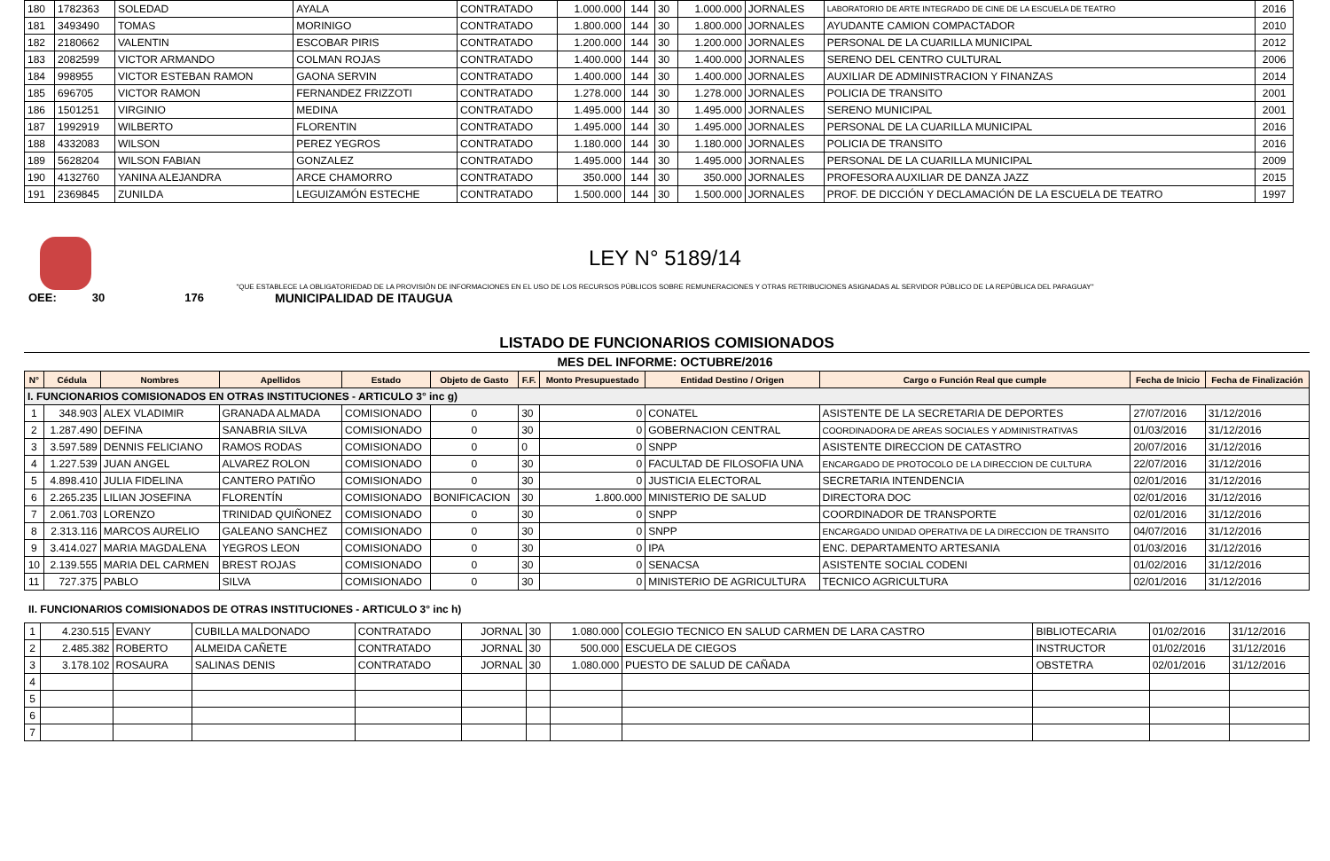| 180 | 1782363 | SOLEDAD | AYALA | CONTRATADO | 1.000.000 | 144 | 30 | 1.000.000 | JORNALES | LABORATORIO DE ARTE INTEGRADO DE CINE DE LA ESCUELA DE TEATRO | 2016 |
| 181 | 3493490 | TOMAS | MORINIGO | CONTRATADO | 1.800.000 | 144 | 30 | 1.800.000 | JORNALES | AYUDANTE CAMION COMPACTADOR | 2010 |
| 182 | 2180662 | VALENTIN | ESCOBAR PIRIS | CONTRATADO | 1.200.000 | 144 | 30 | 1.200.000 | JORNALES | PERSONAL DE LA CUARILLA MUNICIPAL | 2012 |
| 183 | 2082599 | VICTOR ARMANDO | COLMAN ROJAS | CONTRATADO | 1.400.000 | 144 | 30 | 1.400.000 | JORNALES | SERENO DEL CENTRO CULTURAL | 2006 |
| 184 | 998955 | VICTOR ESTEBAN RAMON | GAONA SERVIN | CONTRATADO | 1.400.000 | 144 | 30 | 1.400.000 | JORNALES | AUXILIAR DE ADMINISTRACION Y FINANZAS | 2014 |
| 185 | 696705 | VICTOR RAMON | FERNANDEZ FRIZZOTI | CONTRATADO | 1.278.000 | 144 | 30 | 1.278.000 | JORNALES | POLICIA DE TRANSITO | 2001 |
| 186 | 1501251 | VIRGINIO | MEDINA | CONTRATADO | 1.495.000 | 144 | 30 | 1.495.000 | JORNALES | SERENO MUNICIPAL | 2001 |
| 187 | 1992919 | WILBERTO | FLORENTIN | CONTRATADO | 1.495.000 | 144 | 30 | 1.495.000 | JORNALES | PERSONAL DE LA CUARILLA MUNICIPAL | 2016 |
| 188 | 4332083 | WILSON | PEREZ YEGROS | CONTRATADO | 1.180.000 | 144 | 30 | 1.180.000 | JORNALES | POLICIA DE TRANSITO | 2016 |
| 189 | 5628204 | WILSON FABIAN | GONZALEZ | CONTRATADO | 1.495.000 | 144 | 30 | 1.495.000 | JORNALES | PERSONAL DE LA CUARILLA MUNICIPAL | 2009 |
| 190 | 4132760 | YANINA ALEJANDRA | ARCE CHAMORRO | CONTRATADO | 350.000 | 144 | 30 | 350.000 | JORNALES | PROFESORA AUXILIAR DE DANZA JAZZ | 2015 |
| 191 | 2369845 | ZUNILDA | LEGUIZAMÓN ESTECHE | CONTRATADO | 1.500.000 | 144 | 30 | 1.500.000 | JORNALES | PROF. DE DICCIÓN Y DECLAMACIÓN DE LA ESCUELA DE TEATRO | 1997 |
LEY N° 5189/14
"QUE ESTABLECE LA OBLIGATORIEDAD DE LA PROVISIÓN DE INFORMACIONES EN EL USO DE LOS RECURSOS PÚBLICOS SOBRE REMUNERACIONES Y OTRAS RETRIBUCIONES ASIGNADAS AL SERVIDOR PÚBLICO DE LA REPÚBLICA DEL PARAGUAY"
OEE: 30 176 MUNICIPALIDAD DE ITAUGUA
LISTADO DE FUNCIONARIOS COMISIONADOS
MES DEL INFORME: OCTUBRE/2016
| N° | Cédula | Nombres | Apellidos | Estado | Objeto de Gasto | F.F. | Monto Presupuestado | Entidad Destino / Origen | Cargo o Función Real que cumple | Fecha de Inicio | Fecha de Finalización |
| --- | --- | --- | --- | --- | --- | --- | --- | --- | --- | --- | --- |
| I. FUNCIONARIOS COMISIONADOS EN OTRAS INSTITUCIONES - ARTICULO 3° inc g) | | | | | | | | | | | |
| 1 | 348.903 | ALEX VLADIMIR | GRANADA ALMADA | COMISIONADO | 0 | 30 | 0 | CONATEL | ASISTENTE DE LA SECRETARIA DE DEPORTES | 27/07/2016 | 31/12/2016 |
| 2 | 1.287.490 | DEFINA | SANABRIA SILVA | COMISIONADO | 0 | 30 | 0 | GOBERNACION CENTRAL | COORDINADORA DE AREAS SOCIALES Y ADMINISTRATIVAS | 01/03/2016 | 31/12/2016 |
| 3 | 3.597.589 | DENNIS FELICIANO | RAMOS RODAS | COMISIONADO | 0 | 0 | 0 | SNPP | ASISTENTE DIRECCION DE CATASTRO | 20/07/2016 | 31/12/2016 |
| 4 | 1.227.539 | JUAN ANGEL | ALVAREZ ROLON | COMISIONADO | 0 | 30 | 0 | FACULTAD DE FILOSOFIA UNA | ENCARGADO DE PROTOCOLO DE LA DIRECCION DE CULTURA | 22/07/2016 | 31/12/2016 |
| 5 | 4.898.410 | JULIA FIDELINA | CANTERO PATIÑO | COMISIONADO | 0 | 30 | 0 | JUSTICIA ELECTORAL | SECRETARIA INTENDENCIA | 02/01/2016 | 31/12/2016 |
| 6 | 2.265.235 | LILIAN JOSEFINA | FLORENTÍN | COMISIONADO | BONIFICACION | 30 | 1.800.000 | MINISTERIO DE SALUD | DIRECTORA DOC | 02/01/2016 | 31/12/2016 |
| 7 | 2.061.703 | LORENZO | TRINIDAD QUIÑONEZ | COMISIONADO | 0 | 30 | 0 | SNPP | COORDINADOR DE TRANSPORTE | 02/01/2016 | 31/12/2016 |
| 8 | 2.313.116 | MARCOS AURELIO | GALEANO SANCHEZ | COMISIONADO | 0 | 30 | 0 | SNPP | ENCARGADO UNIDAD OPERATIVA DE LA DIRECCION DE TRANSITO | 04/07/2016 | 31/12/2016 |
| 9 | 3.414.027 | MARIA MAGDALENA | YEGROS LEON | COMISIONADO | 0 | 30 | 0 | IPA | ENC. DEPARTAMENTO ARTESANIA | 01/03/2016 | 31/12/2016 |
| 10 | 2.139.555 | MARIA DEL CARMEN | BREST ROJAS | COMISIONADO | 0 | 30 | 0 | SENACSA | ASISTENTE SOCIAL CODENI | 01/02/2016 | 31/12/2016 |
| 11 | 727.375 | PABLO | SILVA | COMISIONADO | 0 | 30 | 0 | MINISTERIO DE AGRICULTURA | TECNICO AGRICULTURA | 02/01/2016 | 31/12/2016 |
II. FUNCIONARIOS COMISIONADOS DE OTRAS INSTITUCIONES - ARTICULO 3° inc h)
| 1 | 4.230.515 | EVANY | CUBILLA MALDONADO | CONTRATADO | JORNAL | 30 | 1.080.000 | COLEGIO TECNICO EN SALUD CARMEN DE LARA CASTRO | BIBLIOTECARIA | 01/02/2016 | 31/12/2016 |
| 2 | 2.485.382 | ROBERTO | ALMEIDA CAÑETE | CONTRATADO | JORNAL | 30 | 500.000 | ESCUELA DE CIEGOS | INSTRUCTOR | 01/02/2016 | 31/12/2016 |
| 3 | 3.178.102 | ROSAURA | SALINAS DENIS | CONTRATADO | JORNAL | 30 | 1.080.000 | PUESTO DE SALUD DE CAÑADA | OBSTETRA | 02/01/2016 | 31/12/2016 |
| 4 | | | | | | | | | | | |
| 5 | | | | | | | | | | | |
| 6 | | | | | | | | | | | |
| 7 | | | | | | | | | | | |